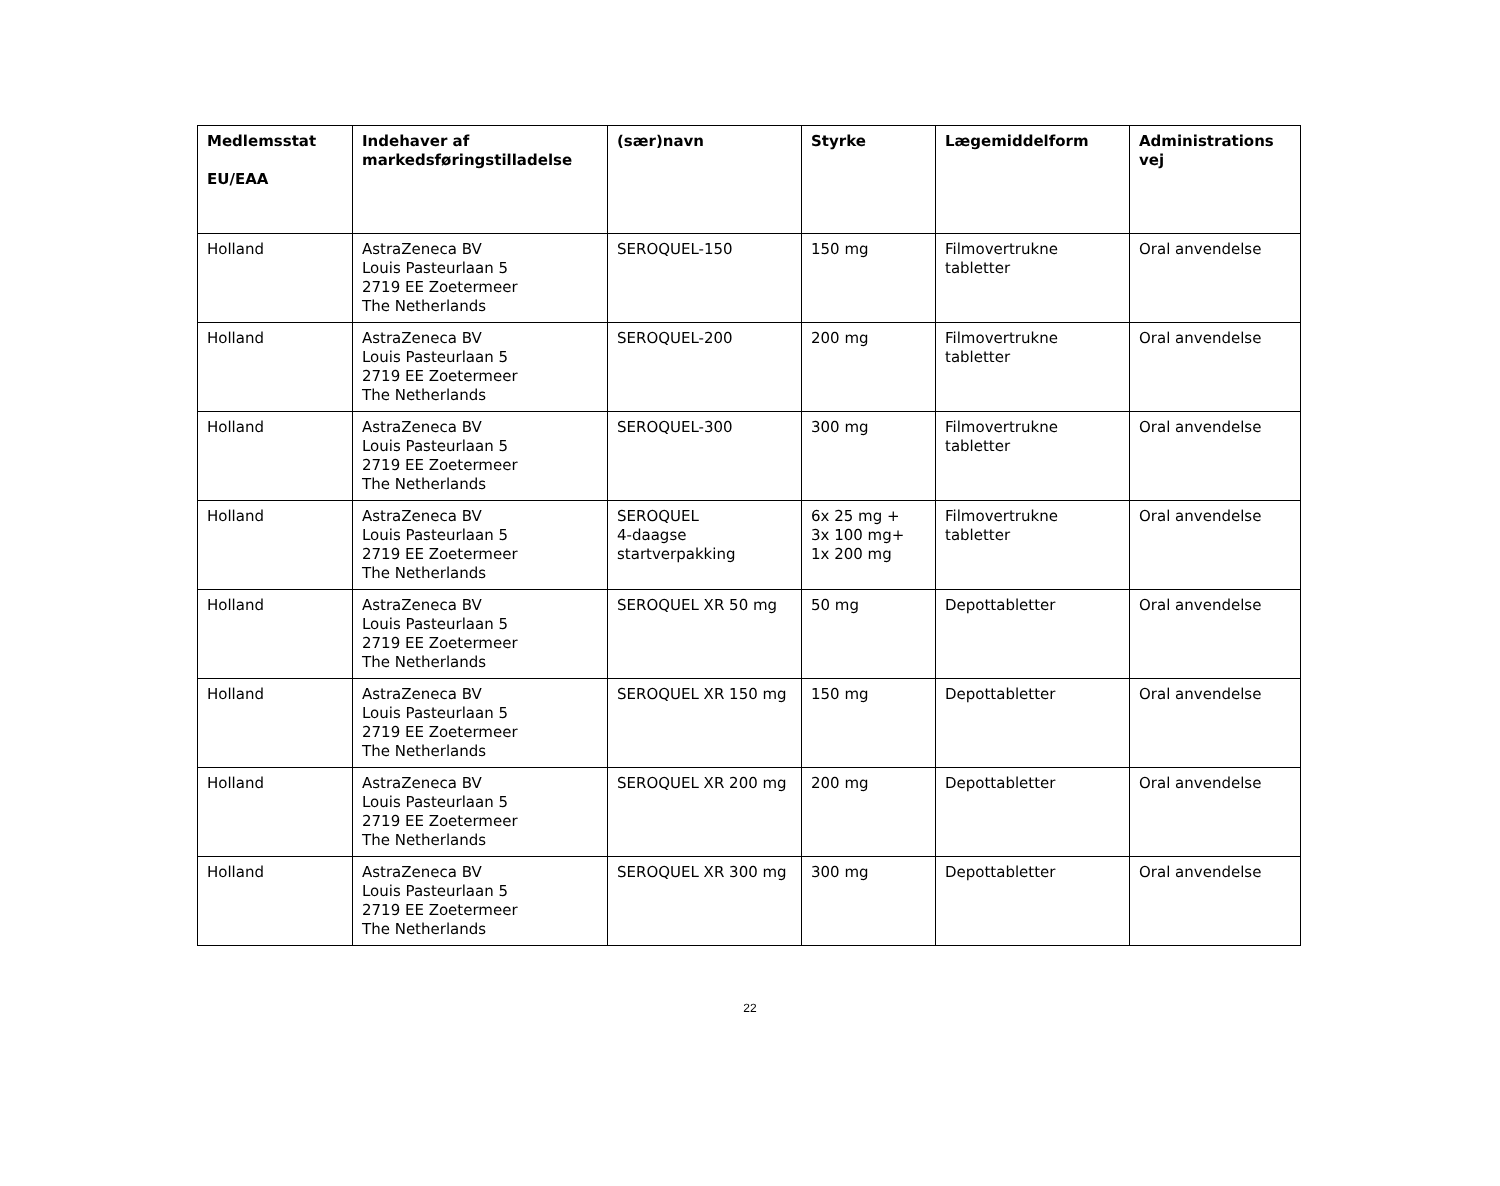| Medlemsstat EU/EAA | Indehaver af markedsføringstilladelse | (sær)navn | Styrke | Lægemiddelform | Administrations vej |
| --- | --- | --- | --- | --- | --- |
| Holland | AstraZeneca BV Louis Pasteurlaan 5 2719 EE Zoetermeer The Netherlands | SEROQUEL-150 | 150 mg | Filmovertrukne tabletter | Oral anvendelse |
| Holland | AstraZeneca BV Louis Pasteurlaan 5 2719 EE Zoetermeer The Netherlands | SEROQUEL-200 | 200 mg | Filmovertrukne tabletter | Oral anvendelse |
| Holland | AstraZeneca BV Louis Pasteurlaan 5 2719 EE Zoetermeer The Netherlands | SEROQUEL-300 | 300 mg | Filmovertrukne tabletter | Oral anvendelse |
| Holland | AstraZeneca BV Louis Pasteurlaan 5 2719 EE Zoetermeer The Netherlands | SEROQUEL 4-daagse startverpakking | 6x 25 mg + 3x 100 mg+ 1x 200 mg | Filmovertrukne tabletter | Oral anvendelse |
| Holland | AstraZeneca BV Louis Pasteurlaan 5 2719 EE Zoetermeer The Netherlands | SEROQUEL XR 50 mg | 50 mg | Depottabletter | Oral anvendelse |
| Holland | AstraZeneca BV Louis Pasteurlaan 5 2719 EE Zoetermeer The Netherlands | SEROQUEL XR 150 mg | 150 mg | Depottabletter | Oral anvendelse |
| Holland | AstraZeneca BV Louis Pasteurlaan 5 2719 EE Zoetermeer The Netherlands | SEROQUEL XR 200 mg | 200 mg | Depottabletter | Oral anvendelse |
| Holland | AstraZeneca BV Louis Pasteurlaan 5 2719 EE Zoetermeer The Netherlands | SEROQUEL XR 300 mg | 300 mg | Depottabletter | Oral anvendelse |
22